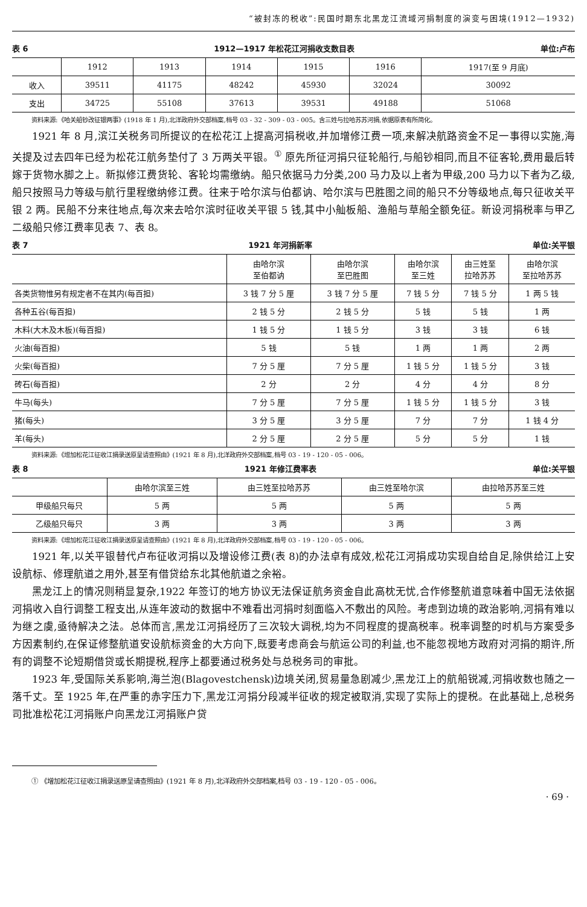“被封冻的税收”:民国时期东北黑龙江流域河捐制度的演变与困境(1912—1932)
表 6 1912—1917 年松花江河捐收支数目表 单位:卢布
| | 1912 | 1913 | 1914 | 1915 | 1916 | 1917(至 9 月底) |
| --- | --- | --- | --- | --- | --- | --- |
| 收入 | 39511 | 41175 | 48242 | 45930 | 32024 | 30092 |
| 支出 | 34725 | 55108 | 37613 | 39531 | 49188 | 51068 |
资料来源:《哈关船钞改征银两事》(1918 年 1 月),北洋政府外交部档案,档号 03 - 32 - 309 - 03 - 005。含三姓与拉哈苏苏河捐,依据原表有所简化。
1921 年 8 月,滨江关税务司所提议的在松花江上提高河捐税收,并加增修江费一项,来解决航路资金不足一事得以实施,海关提及过去四年已经为松花江航务垫付了 3 万两关平银。<sup>①</sup> 原先所征河捐只征轮船行,与船钞相同,而且不征客轮,费用最后转嫁于货物水脚之上。新拟修江费货轮、客轮均需缴纳。船只依据马力分类,200 马力及以上者为甲级,200 马力以下者为乙级,船只按照马力等级与航行里程缴纳修江费。往来于哈尔滨与伯都讷、哈尔滨与巴胜图之间的船只不分等级地点,每只征收关平银 2 两。民船不分来往地点,每次来去哈尔滨时征收关平银 5 钱,其中小舢板船、渔船与草船全额免征。新设河捐税率与甲乙二级船只修江费率见表 7、表 8。
表 7 1921 年河捐新率 单位:关平银
| | 由哈尔滨 至伯都讷 | 由哈尔滨 至巴胜图 | 由哈尔滨 至三姓 | 由三姓至 拉哈苏苏 | 由哈尔滨 至拉哈苏苏 |
| --- | --- | --- | --- | --- | --- |
| 各类货物惟另有规定者不在其内(每百担) | 3 钱 7 分 5 厘 | 3 钱 7 分 5 厘 | 7 钱 5 分 | 7 钱 5 分 | 1 两 5 钱 |
| 各种五谷(每百担) | 2 钱 5 分 | 2 钱 5 分 | 5 钱 | 5 钱 | 1 两 |
| 木料(大木及木板)(每百担) | 1 钱 5 分 | 1 钱 5 分 | 3 钱 | 3 钱 | 6 钱 |
| 火油(每百担) | 5 钱 | 5 钱 | 1 两 | 1 两 | 2 两 |
| 火柴(每百担) | 7 分 5 厘 | 7 分 5 厘 | 1 钱 5 分 | 1 钱 5 分 | 3 钱 |
| 砖石(每百担) | 2 分 | 2 分 | 4 分 | 4 分 | 8 分 |
| 牛马(每头) | 7 分 5 厘 | 7 分 5 厘 | 1 钱 5 分 | 1 钱 5 分 | 3 钱 |
| 猪(每头) | 3 分 5 厘 | 3 分 5 厘 | 7 分 | 7 分 | 1 钱 4 分 |
| 羊(每头) | 2 分 5 厘 | 2 分 5 厘 | 5 分 | 5 分 | 1 钱 |
资料来源:《增加松花江征收江捐录送原呈请查照由》(1921 年 8 月),北洋政府外交部档案,档号 03 - 19 - 120 - 05 - 006。
表 8 1921 年修江费率表 单位:关平银
| | 由哈尔滨至三姓 | 由三姓至拉哈苏苏 | 由三姓至哈尔滨 | 由拉哈苏苏至三姓 |
| --- | --- | --- | --- | --- |
| 甲级船只每只 | 5 两 | 5 两 | 5 两 | 5 两 |
| 乙级船只每只 | 3 两 | 3 两 | 3 两 | 3 两 |
资料来源:《增加松花江征收江捐录送原呈请查照由》(1921 年 8 月),北洋政府外交部档案,档号 03 - 19 - 120 - 05 - 006。
1921 年,以关平银替代卢布征收河捐以及增设修江费(表 8)的办法卓有成效,松花江河捐成功实现自给自足,除供给江上安设航标、修理航道之用外,甚至有借贷给东北其他航道之余裕。
黑龙江上的情况则稍显复杂,1922 年签订的地方协议无法保证航务资金自此高枕无忧,合作修整航道意味着中国无法依据河捐收入自行调整工程支出,从连年波动的数据中不难看出河捐时刻面临入不敷出的风险。考虑到边境的政治影响,河捐有难以为继之虞,亟待解决之法。总体而言,黑龙江河捐经历了三次较大调税,均为不同程度的提高税率。税率调整的时机与方案受多方因素制约,在保证修整航道安设航标资金的大方向下,既要考虑商会与航运公司的利益,也不能忽视地方政府对河捐的期许,所有的调整不论短期借贷或长期提税,程序上都要通过税务处与总税务司的审批。
1923 年,受国际关系影响,海兰泡(Blagovestchensk)边境关闭,贸易量急剧减少,黑龙江上的航船锐减,河捐收数也随之一落千丈。至 1925 年,在严重的赤字压力下,黑龙江河捐分段减半征收的规定被取消,实现了实际上的提税。在此基础上,总税务司批准松花江河捐账户向黑龙江河捐账户贷
① 《增加松花江征收江捐录送原呈请查照由》(1921 年 8 月),北洋政府外交部档案,档号 03 - 19 - 120 - 05 - 006。
· 69 ·